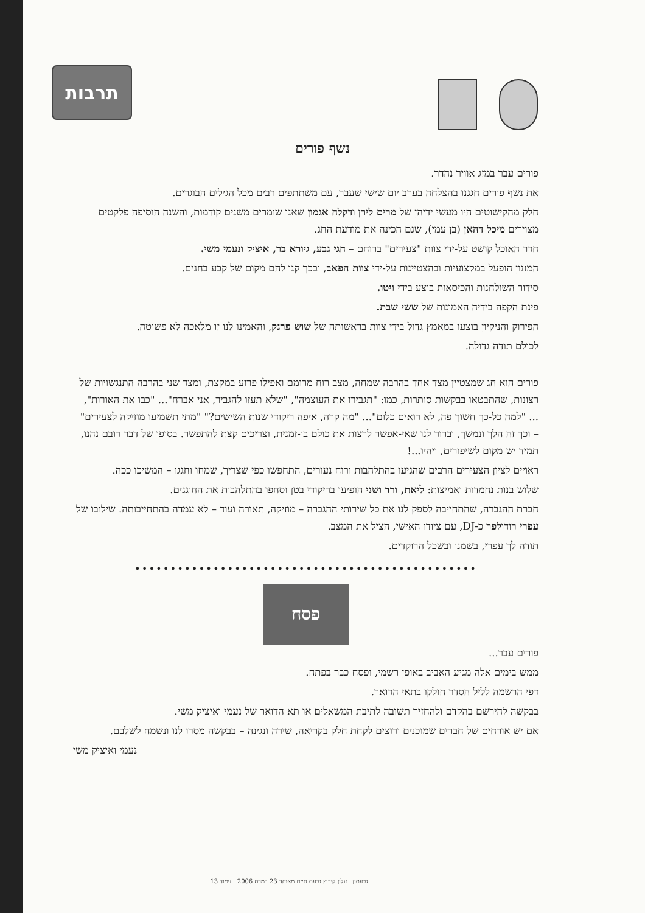תרבות
נשף פורים
פורים עבר במזג אוויר נהדר.
את נשף פורים חגגנו בהצלחה בערב יום שישי שעבר, עם משתתפים רבים מכל הגילים הבוגרים.
חלק מהקישוטים היו מעשי ידיהן של מרים לירן ודקלה אגמון שאנו שומרים משנים קודמות, והשנה הוסיפה פלקטים מצוירים מיכל דהאן (בן עמי), שגם הכינה את מודעת החג.
חדר האוכל קושט על-ידי צוות "צעירים" ברוחם – חגי גבע, גיורא בר, איציק ונעמי משי.
המזנון הופעל במקצועיות ובהצטיינות על-ידי צוות הפאב, ובכך קנו להם מקום של קבע בחגים.
סידור השולחנות והכיסאות בוצע בידי ויטו.
פינת הקפה בידיה האמונות של ששי שבת.
הפירוק והניקיון בוצעו במאמץ גדול בידי צוות בראשותה של שוש פרנק, והאמינו לנו זו מלאכה לא פשוטה.
לכולם תודה גדולה.
פורים הוא חג שמצטיין מצד אחד בהרבה שמחה, מצב רוח מרומם ואפילו פרוע במקצת, ומצד שני בהרבה התנגשויות של רצונות, שהתבטאו בבקשות סותרות, כמו: "תגבירו את העוצמה", "שלא תעזו להגביר, אני אברח"... "כבו את האורות", ... "למה כל-כך חשוך פה, לא רואים כלום"... "מה קרה, איפה ריקודי שנות השישים?" "מתי תשמיעו מוזיקה לצעירים" – וכך זה הלך ונמשך, וברור לנו שאי-אפשר לרצות את כולם בו-זמנית, וצריכים קצת להתפשר. בסופו של דבר רובם נהנו, תמיד יש מקום לשיפורים, ויהיו...!
ראויים לציון הצעירים הרבים שהגיעו בהתלהבות ורוח נעורים, התחפשו כפי שצריך, שמחו וחגגו – המשיכו ככה.
שלוש בנות נחמדות ואמיצות: ליאת, ורד ושני הופיעו בריקודי בטן וסחפו בהתלהבות את החוגגים.
חברת ההגברה, שהתחייבה לספק לנו את כל שירותי ההגברה – מוזיקה, תאורה ועוד – לא עמדה בהתחייבותה. שילובו של עפרי רודולפר כ-DJ, עם ציודו האישי, הציל את המצב.
תודה לך עפרי, בשמנו ובשכל הרוקדים.
••••••••••••••••••••••••••••••••••••••••••••••••
פסח
פורים עבר...
ממש בימים אלה מגיע האביב באופן רשמי, ופסח כבר בפתח.
דפי הרשמה לליל הסדר חולקו בתאי הדואר.
בבקשה להירשם בהקדם ולהחזיר תשובה לתיבת המשאלים או תא הדואר של נעמי ואיציק משי.
אם יש אורחים של חברים שמוכנים ורוצים לקחת חלק בקריאה, שירה ונגינה – בבקשה מסרו לנו ונשמח לשלבם.
נעמי ואיציק משי
גבעתון עלון קיבוץ גבעת חיים מאוחד 23 במרס 2006 עמוד 13